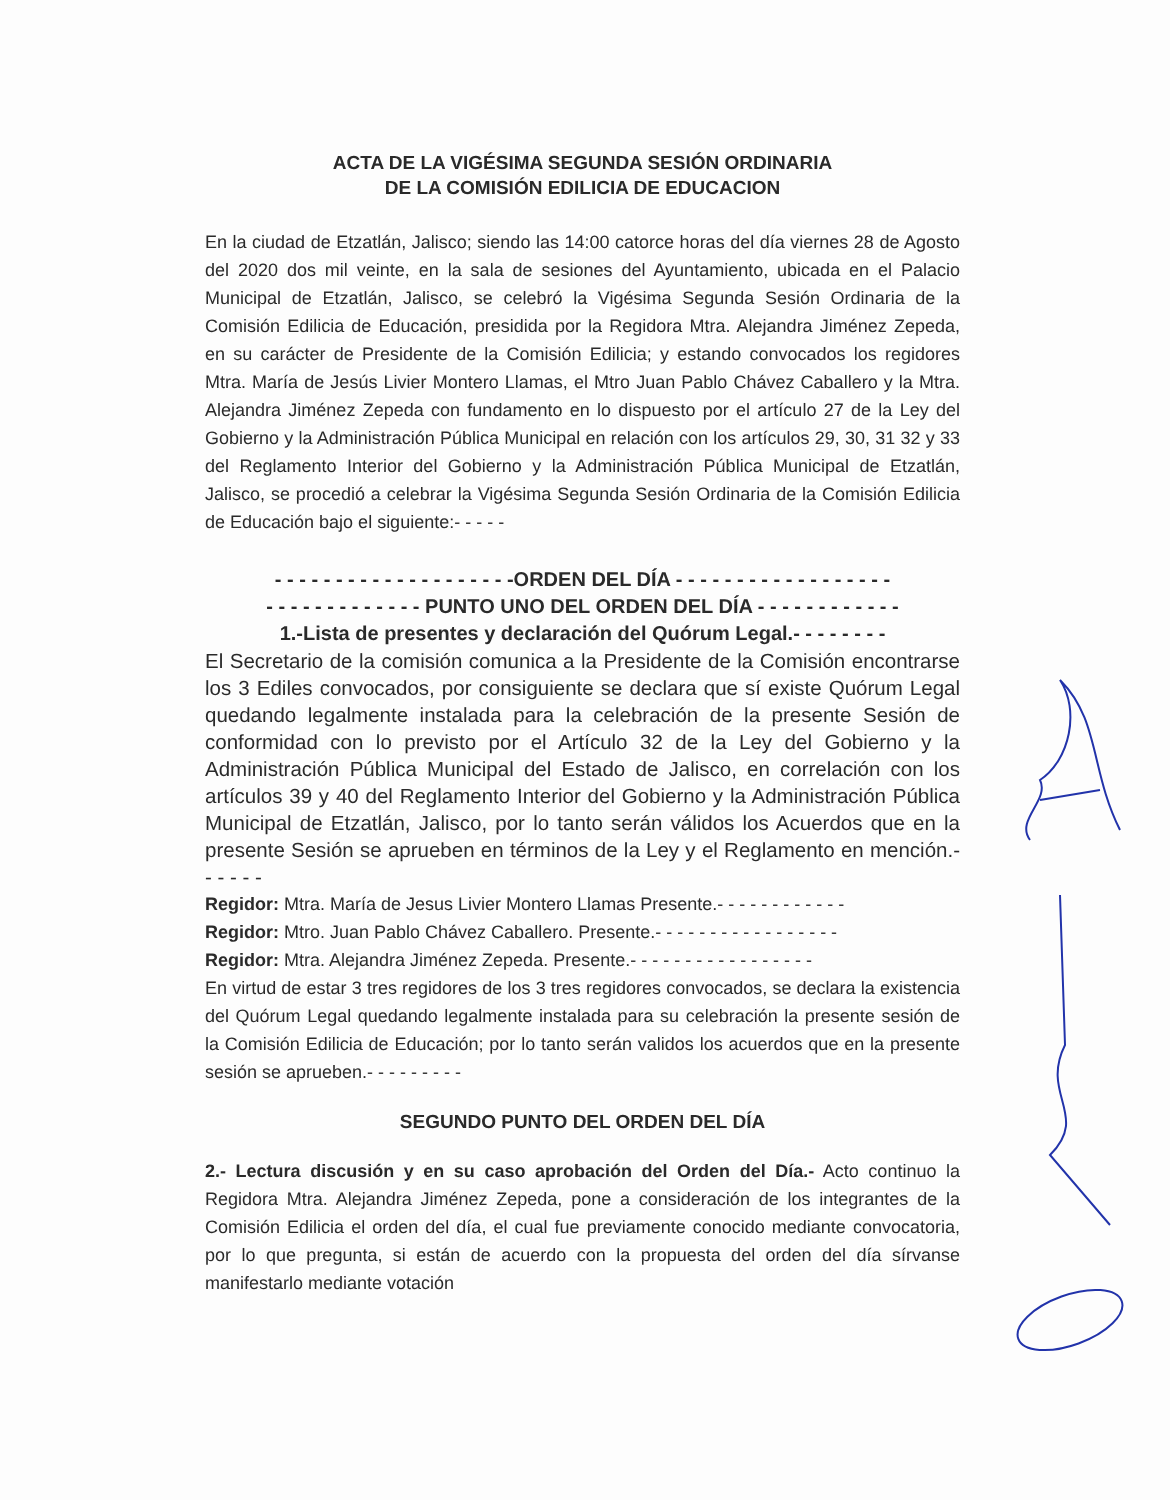ACTA DE LA VIGÉSIMA SEGUNDA SESIÓN ORDINARIA
DE LA COMISIÓN EDILICIA DE EDUCACION
En la ciudad de Etzatlán, Jalisco; siendo las 14:00 catorce horas del día viernes 28 de Agosto del 2020 dos mil veinte, en la sala de sesiones del Ayuntamiento, ubicada en el Palacio Municipal de Etzatlán, Jalisco, se celebró la Vigésima Segunda Sesión Ordinaria de la Comisión Edilicia de Educación, presidida por la Regidora Mtra. Alejandra Jiménez Zepeda, en su carácter de Presidente de la Comisión Edilicia; y estando convocados los regidores Mtra. María de Jesús Livier Montero Llamas, el Mtro Juan Pablo Chávez Caballero y la Mtra. Alejandra Jiménez Zepeda con fundamento en lo dispuesto por el artículo 27 de la Ley del Gobierno y la Administración Pública Municipal en relación con los artículos 29, 30, 31 32 y 33 del Reglamento Interior del Gobierno y la Administración Pública Municipal de Etzatlán, Jalisco, se procedió a celebrar la Vigésima Segunda Sesión Ordinaria de la Comisión Edilicia de Educación bajo el siguiente:- - - - -
- - - - - - - - - - - - - - - - - - - -ORDEN DEL DÍA - - - - - - - - - - - - - - - - - -
- - - - - - - - - - - - - PUNTO UNO DEL ORDEN DEL DÍA - - - - - - - - - - - -
1.-Lista de presentes y declaración del Quórum Legal.- - - - - - - -
El Secretario de la comisión comunica a la Presidente de la Comisión encontrarse los 3 Ediles convocados, por consiguiente se declara que sí existe Quórum Legal quedando legalmente instalada para la celebración de la presente Sesión de conformidad con lo previsto por el Artículo 32 de la Ley del Gobierno y la Administración Pública Municipal del Estado de Jalisco, en correlación con los artículos 39 y 40 del Reglamento Interior del Gobierno y la Administración Pública Municipal de Etzatlán, Jalisco, por lo tanto serán válidos los Acuerdos que en la presente Sesión se aprueben en términos de la Ley y el Reglamento en mención.- - - - - -
Regidor: Mtra. María de Jesus Livier Montero Llamas Presente.- - - - - - - - - - - -
Regidor: Mtro. Juan Pablo Chávez Caballero. Presente.- - - - - - - - - - - - - - - - -
Regidor: Mtra. Alejandra Jiménez Zepeda. Presente.- - - - - - - - - - - - - - - - -
En virtud de estar 3 tres regidores de los 3 tres regidores convocados, se declara la existencia del Quórum Legal quedando legalmente instalada para su celebración la presente sesión de la Comisión Edilicia de Educación; por lo tanto serán validos los acuerdos que en la presente sesión se aprueben.- - - - - - - - -
SEGUNDO PUNTO DEL ORDEN DEL DÍA
2.- Lectura discusión y en su caso aprobación del Orden del Día.- Acto continuo la Regidora Mtra. Alejandra Jiménez Zepeda, pone a consideración de los integrantes de la Comisión Edilicia el orden del día, el cual fue previamente conocido mediante convocatoria, por lo que pregunta, si están de acuerdo con la propuesta del orden del día sírvanse manifestarlo mediante votación